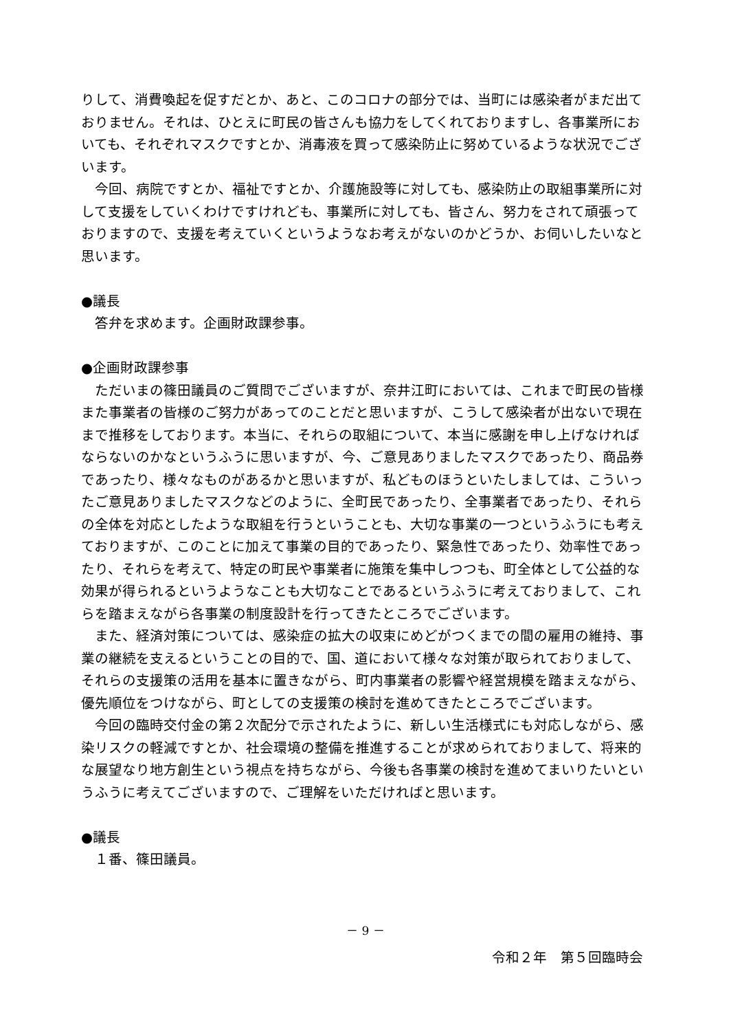りして、消費喚起を促すだとか、あと、このコロナの部分では、当町には感染者がまだ出ておりません。それは、ひとえに町民の皆さんも協力をしてくれておりますし、各事業所においても、それぞれマスクですとか、消毒液を買って感染防止に努めているような状況でございます。
　今回、病院ですとか、福祉ですとか、介護施設等に対しても、感染防止の取組事業所に対して支援をしていくわけですけれども、事業所に対しても、皆さん、努力をされて頑張っておりますので、支援を考えていくというようなお考えがないのかどうか、お伺いしたいなと思います。
●議長
　答弁を求めます。企画財政課参事。
●企画財政課参事
　ただいまの篠田議員のご質問でございますが、奈井江町においては、これまで町民の皆様また事業者の皆様のご努力があってのことだと思いますが、こうして感染者が出ないで現在まで推移をしております。本当に、それらの取組について、本当に感謝を申し上げなければならないのかなというふうに思いますが、今、ご意見ありましたマスクであったり、商品券であったり、様々なものがあるかと思いますが、私どものほうといたしましては、こういったご意見ありましたマスクなどのように、全町民であったり、全事業者であったり、それらの全体を対応としたような取組を行うということも、大切な事業の一つというふうにも考えておりますが、このことに加えて事業の目的であったり、緊急性であったり、効率性であったり、それらを考えて、特定の町民や事業者に施策を集中しつつも、町全体として公益的な効果が得られるというようなことも大切なことであるというふうに考えておりまして、これらを踏まえながら各事業の制度設計を行ってきたところでございます。
　また、経済対策については、感染症の拡大の収束にめどがつくまでの間の雇用の維持、事業の継続を支えるということの目的で、国、道において様々な対策が取られておりまして、それらの支援策の活用を基本に置きながら、町内事業者の影響や経営規模を踏まえながら、優先順位をつけながら、町としての支援策の検討を進めてきたところでございます。
　今回の臨時交付金の第２次配分で示されたように、新しい生活様式にも対応しながら、感染リスクの軽減ですとか、社会環境の整備を推進することが求められておりまして、将来的な展望なり地方創生という視点を持ちながら、今後も各事業の検討を進めてまいりたいというふうに考えてございますので、ご理解をいただければと思います。
●議長
　１番、篠田議員。
－ 9 －
令和２年　第５回臨時会